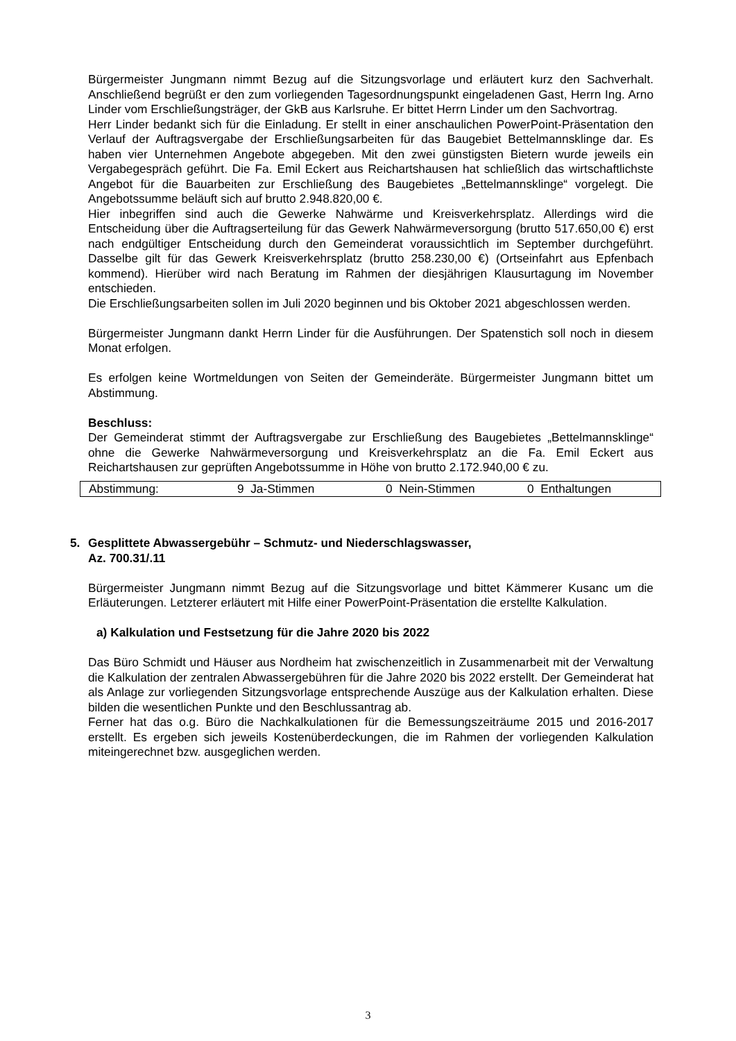Bürgermeister Jungmann nimmt Bezug auf die Sitzungsvorlage und erläutert kurz den Sachverhalt. Anschließend begrüßt er den zum vorliegenden Tagesordnungspunkt eingeladenen Gast, Herrn Ing. Arno Linder vom Erschließungsträger, der GkB aus Karlsruhe. Er bittet Herrn Linder um den Sachvortrag.
Herr Linder bedankt sich für die Einladung. Er stellt in einer anschaulichen PowerPoint-Präsentation den Verlauf der Auftragsvergabe der Erschließungsarbeiten für das Baugebiet Bettelmannsklinge dar. Es haben vier Unternehmen Angebote abgegeben. Mit den zwei günstigsten Bietern wurde jeweils ein Vergabegespräch geführt. Die Fa. Emil Eckert aus Reichartshausen hat schließlich das wirtschaftlichste Angebot für die Bauarbeiten zur Erschließung des Baugebietes „Bettelmannsklinge“ vorgelegt. Die Angebotssumme beläuft sich auf brutto 2.948.820,00 €.
Hier inbegriffen sind auch die Gewerke Nahwärme und Kreisverkehrsplatz. Allerdings wird die Entscheidung über die Auftragserteilung für das Gewerk Nahwärmeversorgung (brutto 517.650,00 €) erst nach endgültiger Entscheidung durch den Gemeinderat voraussichtlich im September durchgeführt. Dasselbe gilt für das Gewerk Kreisverkehrsplatz (brutto 258.230,00 €) (Ortseinfahrt aus Epfenbach kommend). Hierüber wird nach Beratung im Rahmen der diesjährigen Klausurtagung im November entschieden.
Die Erschließungsarbeiten sollen im Juli 2020 beginnen und bis Oktober 2021 abgeschlossen werden.
Bürgermeister Jungmann dankt Herrn Linder für die Ausführungen. Der Spatenstich soll noch in diesem Monat erfolgen.
Es erfolgen keine Wortmeldungen von Seiten der Gemeinderäte. Bürgermeister Jungmann bittet um Abstimmung.
Beschluss:
Der Gemeinderat stimmt der Auftragsvergabe zur Erschließung des Baugebietes „Bettelmannsklinge“ ohne die Gewerke Nahwärmeversorgung und Kreisverkehrsplatz an die Fa. Emil Eckert aus Reichartshausen zur geprüften Angebotssumme in Höhe von brutto 2.172.940,00 € zu.
| Abstimmung: | 9 Ja-Stimmen | 0 Nein-Stimmen | 0 Enthaltungen |
5. Gesplittete Abwassergebühr – Schmutz- und Niederschlagswasser,
Az. 700.31/.11
Bürgermeister Jungmann nimmt Bezug auf die Sitzungsvorlage und bittet Kämmerer Kusanc um die Erläuterungen. Letzterer erläutert mit Hilfe einer PowerPoint-Präsentation die erstellte Kalkulation.
a) Kalkulation und Festsetzung für die Jahre 2020 bis 2022
Das Büro Schmidt und Häuser aus Nordheim hat zwischenzeitlich in Zusammenarbeit mit der Verwaltung die Kalkulation der zentralen Abwassergebühren für die Jahre 2020 bis 2022 erstellt. Der Gemeinderat hat als Anlage zur vorliegenden Sitzungsvorlage entsprechende Auszüge aus der Kalkulation erhalten. Diese bilden die wesentlichen Punkte und den Beschlussantrag ab.
Ferner hat das o.g. Büro die Nachkalkulationen für die Bemessungszeiträume 2015 und 2016-2017 erstellt. Es ergeben sich jeweils Kostenüberdeckungen, die im Rahmen der vorliegenden Kalkulation miteingerechnet bzw. ausgeglichen werden.
3